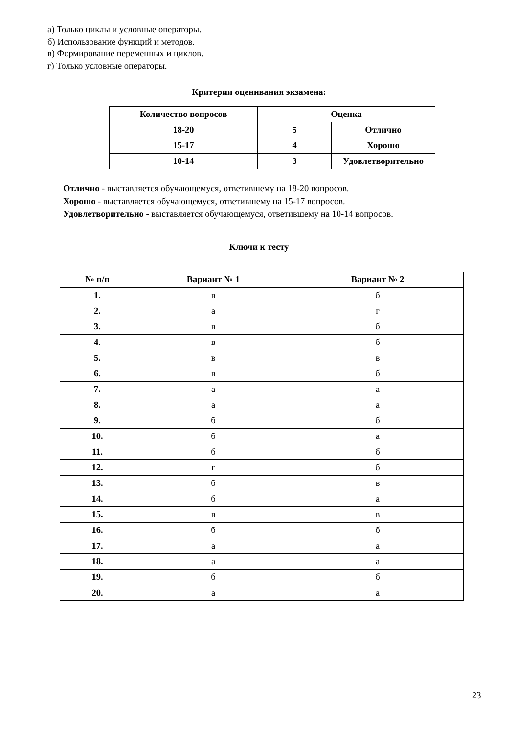а) Только циклы и условные операторы.
б) Использование функций и методов.
в) Формирование переменных и циклов.
г) Только условные операторы.
Критерии оценивания экзамена:
| Количество вопросов | Оценка | |
| 18-20 | 5 | Отлично |
| 15-17 | 4 | Хорошо |
| 10-14 | 3 | Удовлетворительно |
Отлично - выставляется обучающемуся, ответившему на 18-20 вопросов.
Хорошо - выставляется обучающемуся, ответившему на 15-17 вопросов.
Удовлетворительно - выставляется обучающемуся, ответившему на 10-14 вопросов.
Ключи к тесту
| № п/п | Вариант № 1 | Вариант № 2 |
| --- | --- | --- |
| 1. | в | б |
| 2. | а | г |
| 3. | в | б |
| 4. | в | б |
| 5. | в | в |
| 6. | в | б |
| 7. | а | а |
| 8. | а | а |
| 9. | б | б |
| 10. | б | а |
| 11. | б | б |
| 12. | г | б |
| 13. | б | в |
| 14. | б | а |
| 15. | в | в |
| 16. | б | б |
| 17. | а | а |
| 18. | а | а |
| 19. | б | б |
| 20. | а | а |
23